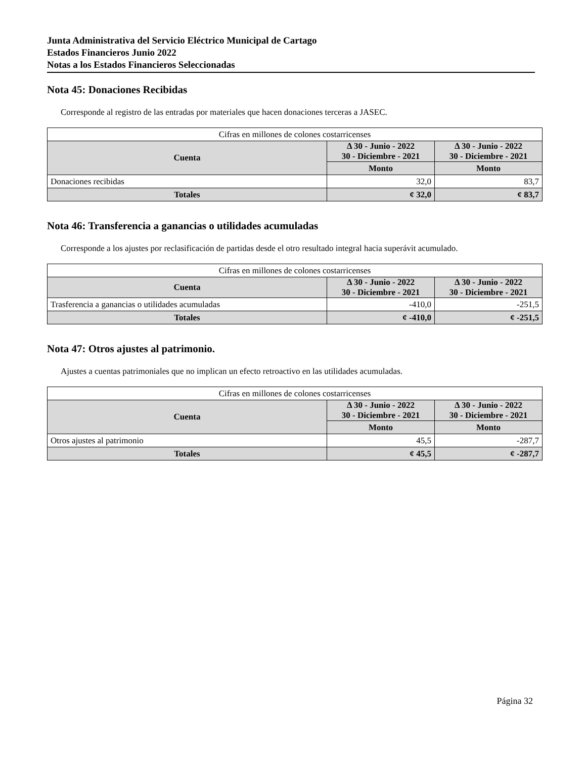Junta Administrativa del Servicio Eléctrico Municipal de Cartago
Estados Financieros Junio 2022
Notas a los Estados Financieros Seleccionadas
Nota 45: Donaciones Recibidas
Corresponde al registro de las entradas por materiales que hacen donaciones terceras a JASEC.
| Cifras en millones de colones costarricenses | | |
| Cuenta | Δ 30 - Junio - 2022 30 - Diciembre - 2021 | Δ 30 - Junio - 2022 30 - Diciembre - 2021 |
| | Monto | Monto |
| Donaciones recibidas | 32,0 | 83,7 |
| Totales | ¢ 32,0 | ¢ 83,7 |
Nota 46: Transferencia a ganancias o utilidades acumuladas
Corresponde a los ajustes por reclasificación de partidas desde el otro resultado integral hacia superávit acumulado.
| Cifras en millones de colones costarricenses | | |
| Cuenta | Δ 30 - Junio - 2022 30 - Diciembre - 2021 | Δ 30 - Junio - 2022 30 - Diciembre - 2021 |
| Trasferencia a ganancias o utilidades acumuladas | -410,0 | -251,5 |
| Totales | ¢ -410,0 | ¢ -251,5 |
Nota 47: Otros ajustes al patrimonio.
Ajustes a cuentas patrimoniales que no implican un efecto retroactivo en las utilidades acumuladas.
| Cifras en millones de colones costarricenses | | |
| Cuenta | Δ 30 - Junio - 2022 30 - Diciembre - 2021 | Δ 30 - Junio - 2022 30 - Diciembre - 2021 |
| | Monto | Monto |
| Otros ajustes al patrimonio | 45,5 | -287,7 |
| Totales | ¢ 45,5 | ¢ -287,7 |
Página 32